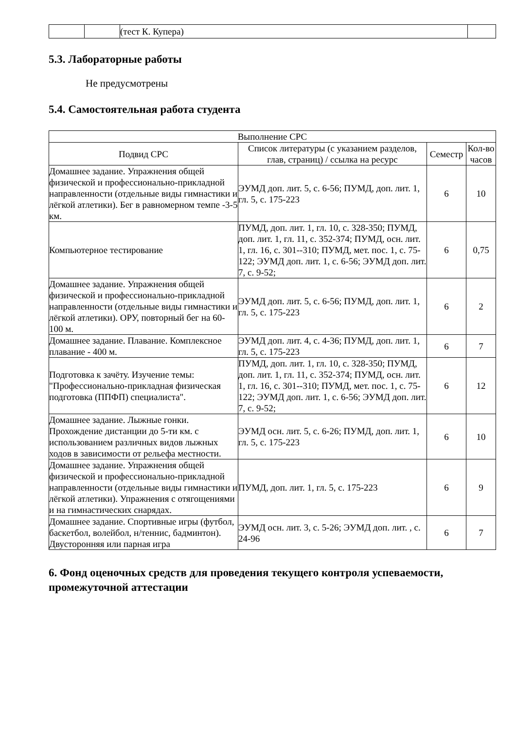| | | (тест К. Купера) | |
5.3. Лабораторные работы
Не предусмотрены
5.4. Самостоятельная работа студента
| Выполнение СРС | | | |
| --- | --- | --- | --- |
| Подвид СРС | Список литературы (с указанием разделов, глав, страниц) / ссылка на ресурс | Семестр | Кол-во часов |
| Домашнее задание. Упражнения общей физической и профессионально-прикладной направленности (отдельные виды гимнастики и лёгкой атлетики). Бег в равномерном темпе -3-5 км. | ЭУМД доп. лит. 5, с. 6-56; ПУМД, доп. лит. 1, гл. 5, с. 175-223 | 6 | 10 |
| Компьютерное тестирование | ПУМД, доп. лит. 1, гл. 10, с. 328-350; ПУМД, доп. лит. 1, гл. 11, с. 352-374; ПУМД, осн. лит. 1, гл. 16, с. 301--310; ПУМД, мет. пос. 1, с. 75-122; ЭУМД доп. лит. 1, с. 6-56; ЭУМД доп. лит. 7, с. 9-52; | 6 | 0,75 |
| Домашнее задание. Упражнения общей физической и профессионально-прикладной направленности (отдельные виды гимнастики и лёгкой атлетики). ОРУ, повторный бег на 60-100 м. | ЭУМД доп. лит. 5, с. 6-56; ПУМД, доп. лит. 1, гл. 5, с. 175-223 | 6 | 2 |
| Домашнее задание. Плавание. Комплексное плавание - 400 м. | ЭУМД доп. лит. 4, с. 4-36; ПУМД, доп. лит. 1, гл. 5, с. 175-223 | 6 | 7 |
| Подготовка к зачёту. Изучение темы: "Профессионально-прикладная физическая подготовка (ППФП) специалиста". | ПУМД, доп. лит. 1, гл. 10, с. 328-350; ПУМД, доп. лит. 1, гл. 11, с. 352-374; ПУМД, осн. лит. 1, гл. 16, с. 301--310; ПУМД, мет. пос. 1, с. 75-122; ЭУМД доп. лит. 1, с. 6-56; ЭУМД доп. лит. 7, с. 9-52; | 6 | 12 |
| Домашнее задание. Лыжные гонки. Прохождение дистанции до 5-ти км. с использованием различных видов лыжных ходов в зависимости от рельефа местности. | ЭУМД осн. лит. 5, с. 6-26; ПУМД, доп. лит. 1, гл. 5, с. 175-223 | 6 | 10 |
| Домашнее задание. Упражнения общей физической и профессионально-прикладной направленности (отдельные виды гимнастики и лёгкой атлетики). Упражнения с отягощениями и на гимнастических снарядах. | ПУМД, доп. лит. 1, гл. 5, с. 175-223 | 6 | 9 |
| Домашнее задание. Спортивные игры (футбол, баскетбол, волейбол, н/теннис, бадминтон). Двусторонняя или парная игра | ЭУМД осн. лит. 3, с. 5-26; ЭУМД доп. лит. , с. 24-96 | 6 | 7 |
6. Фонд оценочных средств для проведения текущего контроля успеваемости, промежуточной аттестации